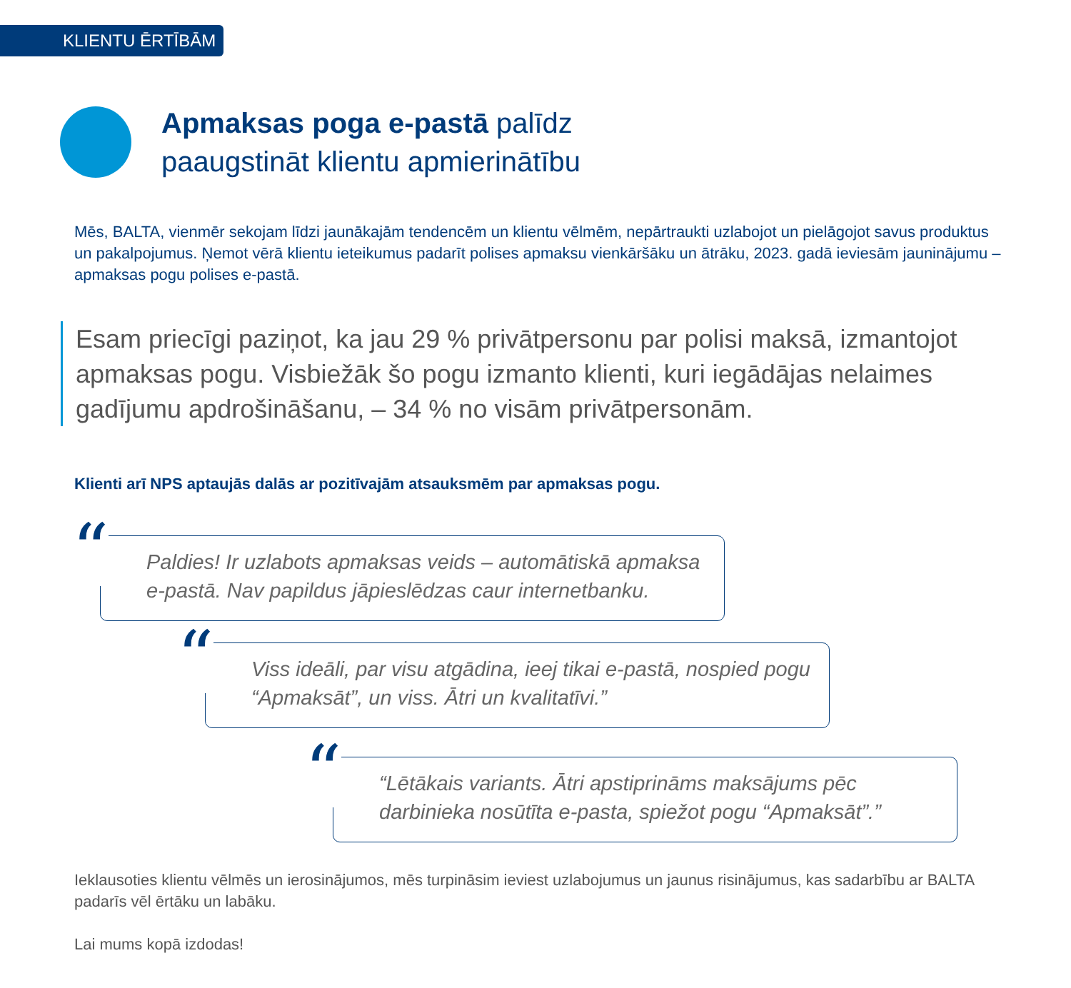KLIENTU ĒRTĪBĀM
Apmaksas poga e-pastā palīdz
paaugstināt klientu apmierinātību
Mēs, BALTA, vienmēr sekojam līdzi jaunākajām tendencēm un klientu vēlmēm, nepārtraukti uzlabojot un pielāgojot savus produktus un pakalpojumus. Ņemot vērā klientu ieteikumus padarīt polises apmaksu vienkāršāku un ātrāku, 2023. gadā ieviesām jauninājumu – apmaksas pogu polises e-pastā.
Esam priecīgi paziņot, ka jau 29 % privātpersonu par polisi maksā, izmantojot apmaksas pogu. Visbiežāk šo pogu izmanto klienti, kuri iegādājas nelaimes gadījumu apdrošināšanu, – 34 % no visām privātpersonām.
Klienti arī NPS aptaujās dalās ar pozitīvajām atsauksmēm par apmaksas pogu.
“Paldies! Ir uzlabots apmaksas veids – automātiskā apmaksa e-pastā. Nav papildus jāpieslēdzas caur internetbanku.
“Viss ideāli, par visu atgādina, ieej tikai e-pastā, nospied pogu “Apmaksāt”, un viss. Ātri un kvalitatīvi.”
““Lētākais variants. Ātri apstiprināms maksājums pēc darbinieka nosūtīta e-pasta, spiežot pogu “Apmaksāt”.”
Ieklausoties klientu vēlmēs un ierosinājumos, mēs turpināsim ieviest uzlabojumus un jaunus risinājumus, kas sadarbību ar BALTA padarīs vēl ērtāku un labāku.
Lai mums kopā izdodas!